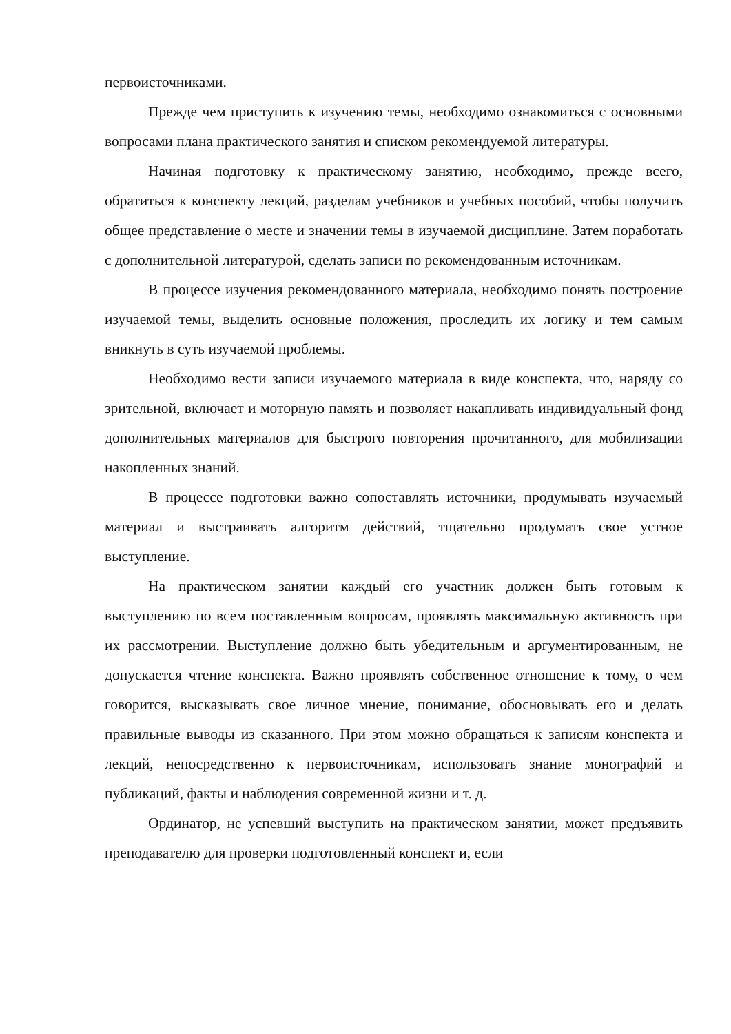первоисточниками.
Прежде чем приступить к изучению темы, необходимо ознакомиться с основными вопросами плана практического занятия и списком рекомендуемой литературы.
Начиная подготовку к практическому занятию, необходимо, прежде всего, обратиться к конспекту лекций, разделам учебников и учебных пособий, чтобы получить общее представление о месте и значении темы в изучаемой дисциплине. Затем поработать с дополнительной литературой, сделать записи по рекомендованным источникам.
В процессе изучения рекомендованного материала, необходимо понять построение изучаемой темы, выделить основные положения, проследить их логику и тем самым вникнуть в суть изучаемой проблемы.
Необходимо вести записи изучаемого материала в виде конспекта, что, наряду со зрительной, включает и моторную память и позволяет накапливать индивидуальный фонд дополнительных материалов для быстрого повторения прочитанного, для мобилизации накопленных знаний.
В процессе подготовки важно сопоставлять источники, продумывать изучаемый материал и выстраивать алгоритм действий, тщательно продумать свое устное выступление.
На практическом занятии каждый его участник должен быть готовым к выступлению по всем поставленным вопросам, проявлять максимальную активность при их рассмотрении. Выступление должно быть убедительным и аргументированным, не допускается чтение конспекта. Важно проявлять собственное отношение к тому, о чем говорится, высказывать свое личное мнение, понимание, обосновывать его и делать правильные выводы из сказанного. При этом можно обращаться к записям конспекта и лекций, непосредственно к первоисточникам, использовать знание монографий и публикаций, факты и наблюдения современной жизни и т. д.
Ординатор, не успевший выступить на практическом занятии, может предъявить преподавателю для проверки подготовленный конспект и, если